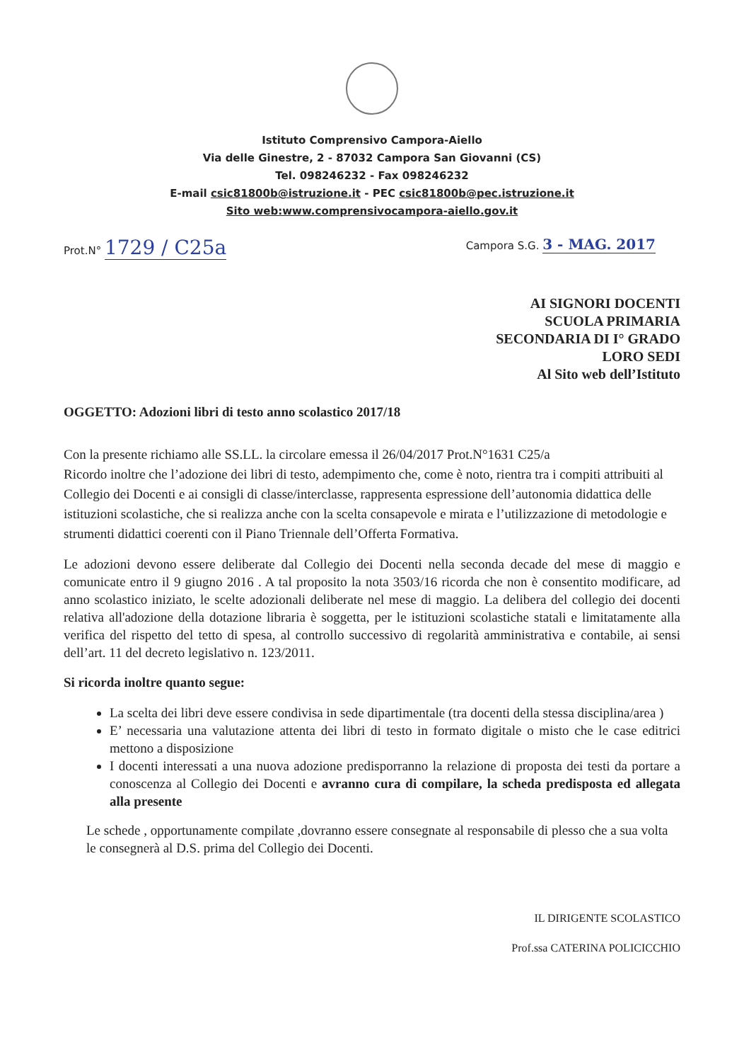Istituto Comprensivo Campora-Aiello
Via delle Ginestre, 2 - 87032 Campora San Giovanni (CS)
Tel. 098246232 - Fax 098246232
E-mail csic81800b@istruzione.it - PEC csic81800b@pec.istruzione.it
Sito web:www.comprensivocampora-aiello.gov.it
Prot.N° 1729 / C25a
Campora S.G. 3 - MAG. 2017
AI SIGNORI DOCENTI
SCUOLA PRIMARIA
SECONDARIA DI I° GRADO
LORO SEDI
Al Sito web dell’Istituto
OGGETTO: Adozioni libri di testo anno scolastico 2017/18
Con la presente richiamo alle SS.LL. la circolare emessa il 26/04/2017 Prot.N°1631 C25/a
Ricordo inoltre che l’adozione dei libri di testo, adempimento che, come è noto, rientra tra i compiti attribuiti al Collegio dei Docenti e ai consigli di classe/interclasse, rappresenta espressione dell’autonomia didattica delle istituzioni scolastiche, che si realizza anche con la scelta consapevole e mirata e l’utilizzazione di metodologie e strumenti didattici coerenti con il Piano Triennale dell’Offerta Formativa.
Le adozioni devono essere deliberate dal Collegio dei Docenti nella seconda decade del mese di maggio e comunicate entro il 9 giugno 2016 . A tal proposito la nota 3503/16 ricorda che non è consentito modificare, ad anno scolastico iniziato, le scelte adozionali deliberate nel mese di maggio. La delibera del collegio dei docenti relativa all'adozione della dotazione libraria è soggetta, per le istituzioni scolastiche statali e limitatamente alla verifica del rispetto del tetto di spesa, al controllo successivo di regolarità amministrativa e contabile, ai sensi dell’art. 11 del decreto legislativo n. 123/2011.
Si ricorda inoltre quanto segue:
La scelta dei libri deve essere condivisa in sede dipartimentale (tra docenti della stessa disciplina/area )
E’ necessaria una valutazione attenta dei libri di testo in formato digitale o misto che le case editrici mettono a disposizione
I docenti interessati a una nuova adozione predisporranno la relazione di proposta dei testi da portare a conoscenza al Collegio dei Docenti e avranno cura di compilare, la scheda predisposta ed allegata alla presente
Le schede , opportunamente compilate ,dovranno essere consegnate al responsabile di plesso che a sua volta le consegnerà al D.S. prima del Collegio dei Docenti.
IL DIRIGENTE SCOLASTICO
Prof.ssa CATERINA POLICICCHIO